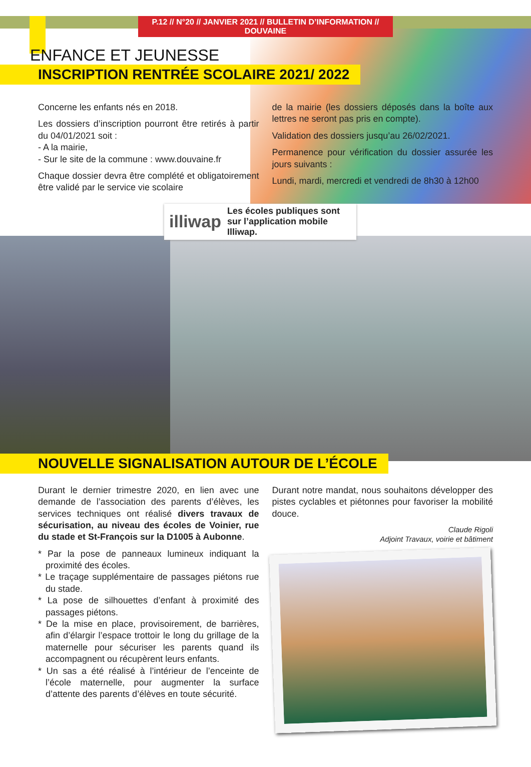P.12 // N°20 // JANVIER 2021 // BULLETIN D’INFORMATION // DOUVAINE
ENFANCE ET JEUNESSE
INSCRIPTION RENTRÉE SCOLAIRE 2021/ 2022
Concerne les enfants nés en 2018.
Les dossiers d’inscription pourront être retirés à partir du 04/01/2021 soit :
- A la mairie,
- Sur le site de la commune : www.douvaine.fr
Chaque dossier devra être complété et obligatoirement être validé par le service vie scolaire
de la mairie (les dossiers déposés dans la boîte aux lettres ne seront pas pris en compte).
Validation des dossiers jusqu’au 26/02/2021.
Permanence pour vérification du dossier assurée les jours suivants :
Lundi, mardi, mercredi et vendredi de 8h30 à 12h00
illiwap Les écoles publiques sont sur l’application mobile Illiwap.
NOUVELLE SIGNALISATION AUTOUR DE L’ÉCOLE
Durant le dernier trimestre 2020, en lien avec une demande de l’association des parents d’élèves, les services techniques ont réalisé divers travaux de sécurisation, au niveau des écoles de Voinier, rue du stade et St-François sur la D1005 à Aubonne.
* Par la pose de panneaux lumineux indiquant la proximité des écoles.
* Le traçage supplémentaire de passages piétons rue du stade.
* La pose de silhouettes d’enfant à proximité des passages piétons.
* De la mise en place, provisoirement, de barrières, afin d’élargir l’espace trottoir le long du grillage de la maternelle pour sécuriser les parents quand ils accompagnent ou récupèrent leurs enfants.
* Un sas a été réalisé à l’intérieur de l’enceinte de l’école maternelle, pour augmenter la surface d’attente des parents d’élèves en toute sécurité.
Durant notre mandat, nous souhaitons développer des pistes cyclables et piétonnes pour favoriser la mobilité douce.
Claude Rigoli
Adjoint Travaux, voirie et bâtiment